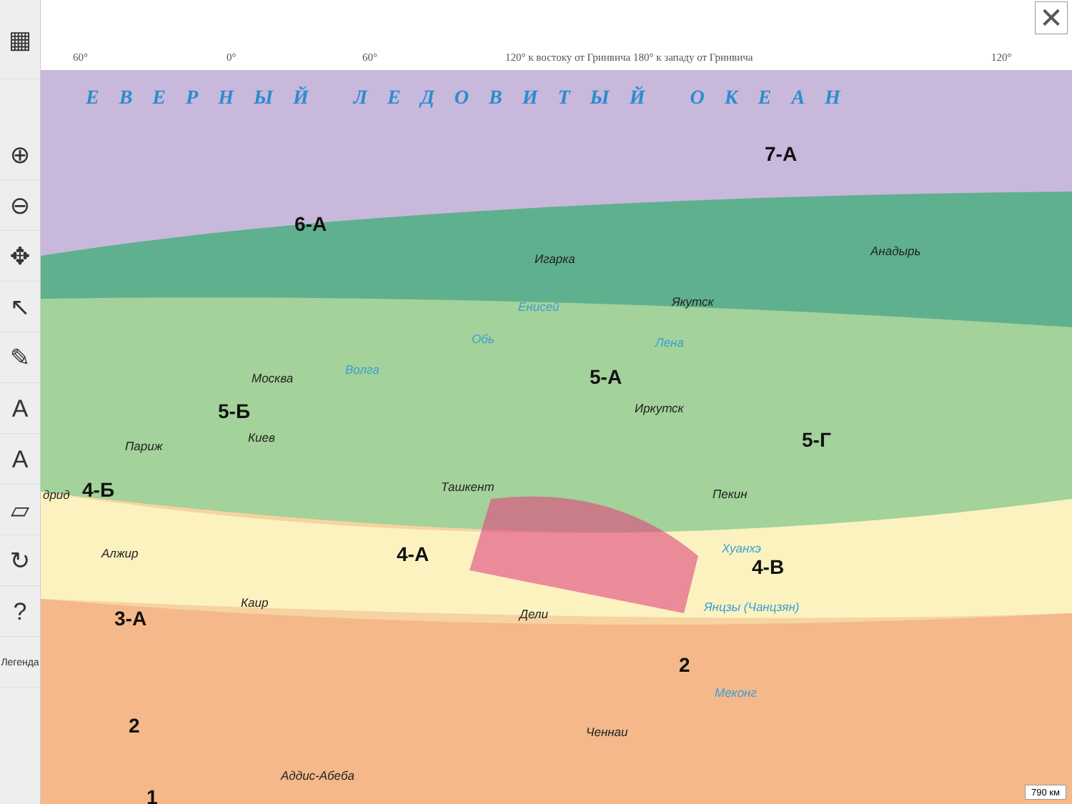▦
⊕
⊖
✥
↖
✎
A
A
▱
↻
?
Легенда
✕
60° 0° 60° 120° к востоку от Гринвича 180° к западу от Гринвича 120°
ЕВЕРНЫЙ ЛЕДОВИТЫЙ ОКЕАН
7-А
6-А
5-А
5-Б
5-Г
4-Б
4-А
4-В
3-А
2
2
1
Игарка
Анадырь
Якутск
Москва
Иркутск
Париж
Киев
Ташкент Пекин
дрид
Алжир
Каир
Дели
Ченнаи
Аддис-Абеба
Волга
Обь
Енисей
Лена
Хуанхэ
Янцзы (Чанцзян)
Меконг
790 км